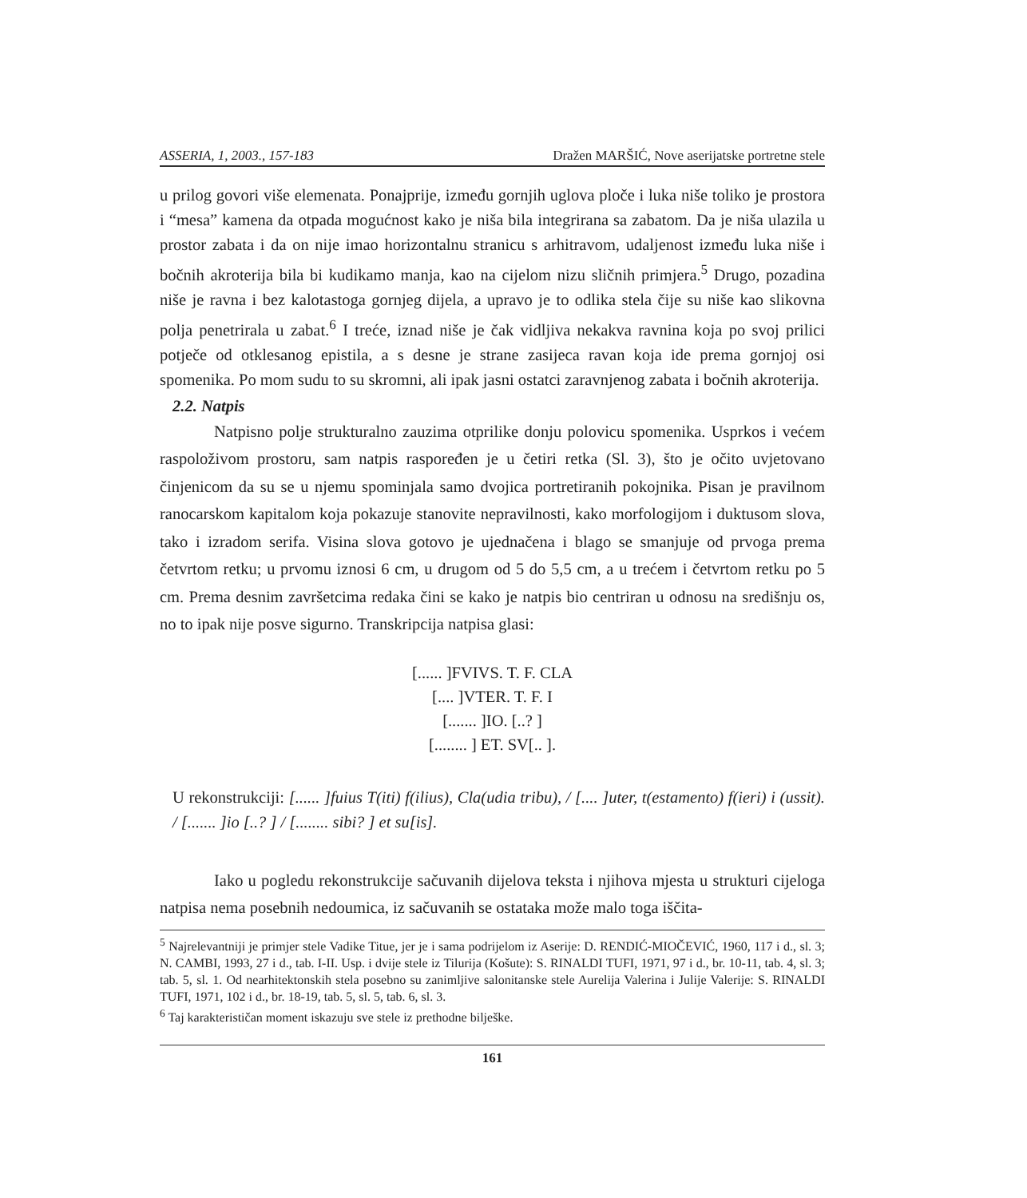ASSERIA, 1, 2003., 157-183 Dražen MARŠIĆ, Nove aserijatske portretne stele
u prilog govori više elemenata. Ponajprije, između gornjih uglova ploče i luka niše toliko je prostora i “mesa” kamena da otpada mogućnost kako je niša bila integrirana sa zabatom. Da je niša ulazila u prostor zabata i da on nije imao horizontalnu stranicu s arhitravom, udaljenost između luka niše i bočnih akroterija bila bi kudikamo manja, kao na cijelom nizu sličnih primjera.<sup>5</sup> Drugo, pozadina niše je ravna i bez kalotastoga gornjeg dijela, a upravo je to odlika stela čije su niše kao slikovna polja penetrirala u zabat.<sup>6</sup> I treće, iznad niše je čak vidljiva nekakva ravnina koja po svoj prilici potječe od otklesanog epistila, a s desne je strane zasijeca ravan koja ide prema gornjoj osi spomenika. Po mom sudu to su skromni, ali ipak jasni ostatci zaravnjenog zabata i bočnih akroterija.
2.2. Natpis
Natpisno polje strukturalno zauzima otprilike donju polovicu spomenika. Usprkos i većem raspoloživom prostoru, sam natpis raspoređen je u četiri retka (Sl. 3), što je očito uvjetovano činjenicom da su se u njemu spominjala samo dvojica portretiranih pokojnika. Pisan je pravilnom ranocarskom kapitalom koja pokazuje stanovite nepravilnosti, kako morfologijom i duktusom slova, tako i izradom serifa. Visina slova gotovo je ujednačena i blago se smanjuje od prvoga prema četvrtom retku; u prvomu iznosi 6 cm, u drugom od 5 do 5,5 cm, a u trećem i četvrtom retku po 5 cm. Prema desnim završetcima redaka čini se kako je natpis bio centriran u odnosu na središnju os, no to ipak nije posve sigurno. Transkripcija natpisa glasi:
[...... ]FVIVS. T. F. CLA
[.... ]VTER. T. F. I
[....... ]IO. [..? ]
[........ ] ET. SV[.. ].
U rekonstrukciji: [...... ]fuius T(iti) f(ilius), Cla(udia tribu), / [.... ]uter, t(estamento) f(ieri) i (ussit). / [....... ]io [..? ] / [........ sibi? ] et su[is].
Iako u pogledu rekonstrukcije sačuvanih dijelova teksta i njihova mjesta u strukturi cijeloga natpisa nema posebnih nedoumica, iz sačuvanih se ostataka može malo toga iščita-
<sup>5</sup> Najrelevantniji je primjer stele Vadike Titue, jer je i sama podrijelom iz Aserije: D. RENDIĆ-MIOČEVIĆ, 1960, 117 i d., sl. 3; N. CAMBI, 1993, 27 i d., tab. I-II. Usp. i dvije stele iz Tilurija (Košute): S. RINALDI TUFI, 1971, 97 i d., br. 10-11, tab. 4, sl. 3; tab. 5, sl. 1. Od nearhitektonskih stela posebno su zanimljive salonitanske stele Aurelija Valerina i Julije Valerije: S. RINALDI TUFI, 1971, 102 i d., br. 18-19, tab. 5, sl. 5, tab. 6, sl. 3.
<sup>6</sup> Taj karakterističan moment iskazuju sve stele iz prethodne bilješke.
161